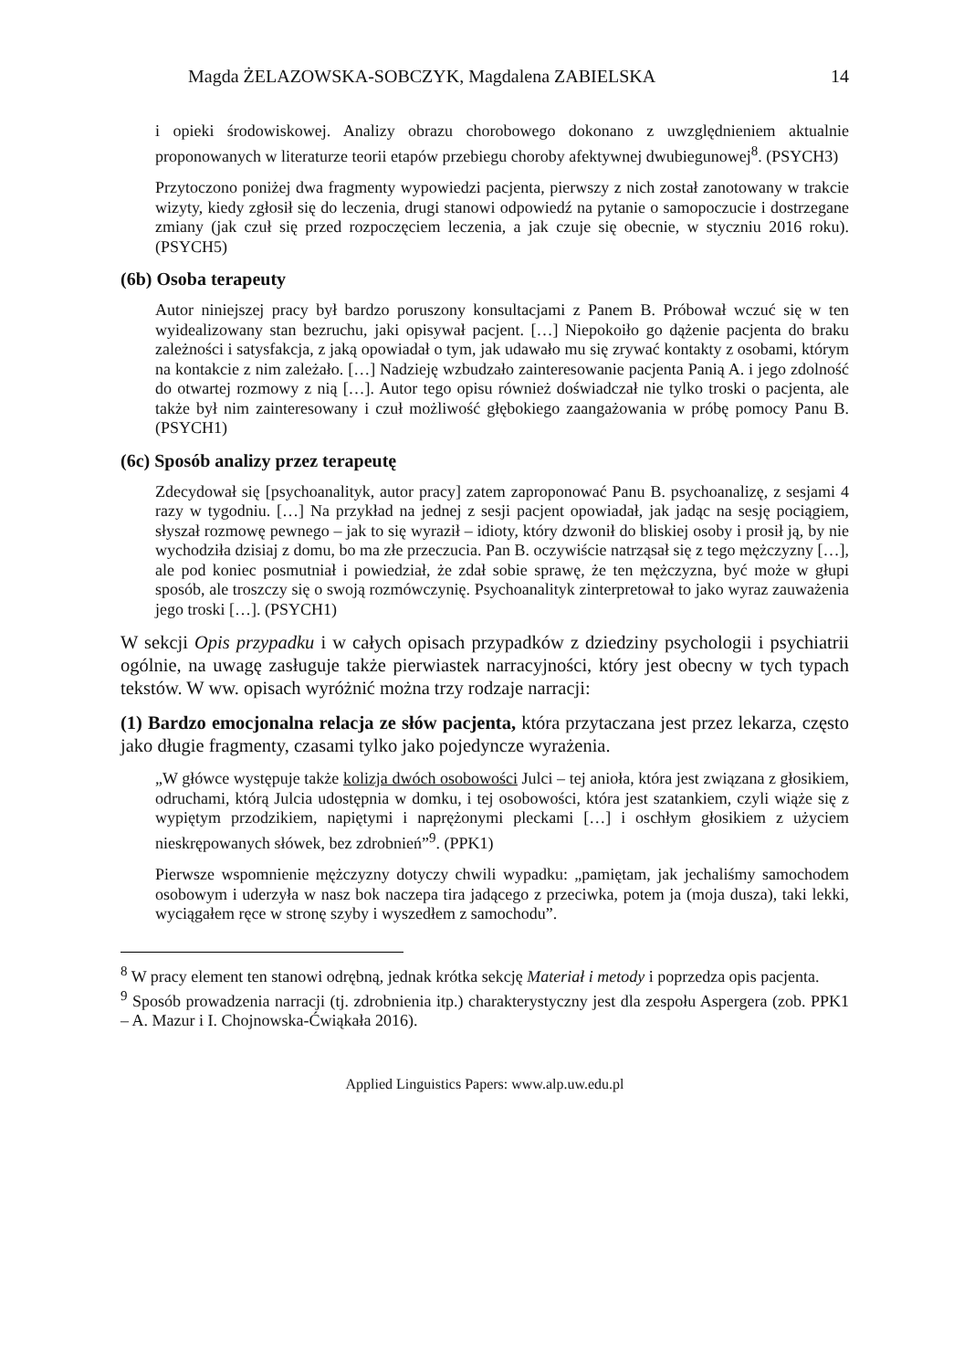Magda ŻELAZOWSKA-SOBCZYK, Magdalena ZABIELSKA 14
i opieki środowiskowej. Analizy obrazu chorobowego dokonano z uwzględnieniem aktualnie proponowanych w literaturze teorii etapów przebiegu choroby afektywnej dwubiegunowej<sup>8</sup>. (PSYCH3)
Przytoczono poniżej dwa fragmenty wypowiedzi pacjenta, pierwszy z nich został zanotowany w trakcie wizyty, kiedy zgłosił się do leczenia, drugi stanowi odpowiedź na pytanie o samopoczucie i dostrzegane zmiany (jak czuł się przed rozpoczęciem leczenia, a jak czuje się obecnie, w styczniu 2016 roku). (PSYCH5)
(6b) Osoba terapeuty
Autor niniejszej pracy był bardzo poruszony konsultacjami z Panem B. Próbował wczuć się w ten wyidealizowany stan bezruchu, jaki opisywał pacjent. […] Niepokoiło go dążenie pacjenta do braku zależności i satysfakcja, z jaką opowiadał o tym, jak udawało mu się zrywać kontakty z osobami, którym na kontakcie z nim zależało. […] Nadzieję wzbudzało zainteresowanie pacjenta Panią A. i jego zdolność do otwartej rozmowy z nią […]. Autor tego opisu również doświadczał nie tylko troski o pacjenta, ale także był nim zainteresowany i czuł możliwość głębokiego zaangażowania w próbę pomocy Panu B. (PSYCH1)
(6c) Sposób analizy przez terapeutę
Zdecydował się [psychoanalityk, autor pracy] zatem zaproponować Panu B. psychoanalizę, z sesjami 4 razy w tygodniu. […] Na przykład na jednej z sesji pacjent opowiadał, jak jadąc na sesję pociągiem, słyszał rozmowę pewnego – jak to się wyraził – idioty, który dzwonił do bliskiej osoby i prosił ją, by nie wychodziła dzisiaj z domu, bo ma złe przeczucia. Pan B. oczywiście natrząsał się z tego mężczyzny […], ale pod koniec posmutniał i powiedział, że zdał sobie sprawę, że ten mężczyzna, być może w głupi sposób, ale troszczy się o swoją rozmówczynię. Psychoanalityk zinterpretował to jako wyraz zauważenia jego troski […]. (PSYCH1)
W sekcji Opis przypadku i w całych opisach przypadków z dziedziny psychologii i psychiatrii ogólnie, na uwagę zasługuje także pierwiastek narracyjności, który jest obecny w tych typach tekstów. W ww. opisach wyróżnić można trzy rodzaje narracji:
(1) Bardzo emocjonalna relacja ze słów pacjenta, która przytaczana jest przez lekarza, często jako długie fragmenty, czasami tylko jako pojedyncze wyrażenia.
„W główce występuje także kolizja dwóch osobowości Julci – tej anioła, która jest związana z głosikiem, odruchami, którą Julcia udostępnia w domku, i tej osobowości, która jest szatankiem, czyli wiąże się z wypiętym przodzikiem, napiętymi i naprężonymi pleckami […] i oschłym głosikiem z użyciem nieskrępowanych słówek, bez zdrobnień”<sup>9</sup>. (PPK1)
Pierwsze wspomnienie mężczyzny dotyczy chwili wypadku: „pamiętam, jak jechaliśmy samochodem osobowym i uderzyła w nasz bok naczepa tira jadącego z przeciwka, potem ja (moja dusza), taki lekki, wyciągałem ręce w stronę szyby i wyszedłem z samochodu”.
<sup>8</sup> W pracy element ten stanowi odrębną, jednak krótka sekcję Materiał i metody i poprzedza opis pacjenta.
<sup>9</sup> Sposób prowadzenia narracji (tj. zdrobnienia itp.) charakterystyczny jest dla zespołu Aspergera (zob. PPK1 – A. Mazur i I. Chojnowska-Ćwiąkała 2016).
Applied Linguistics Papers: www.alp.uw.edu.pl